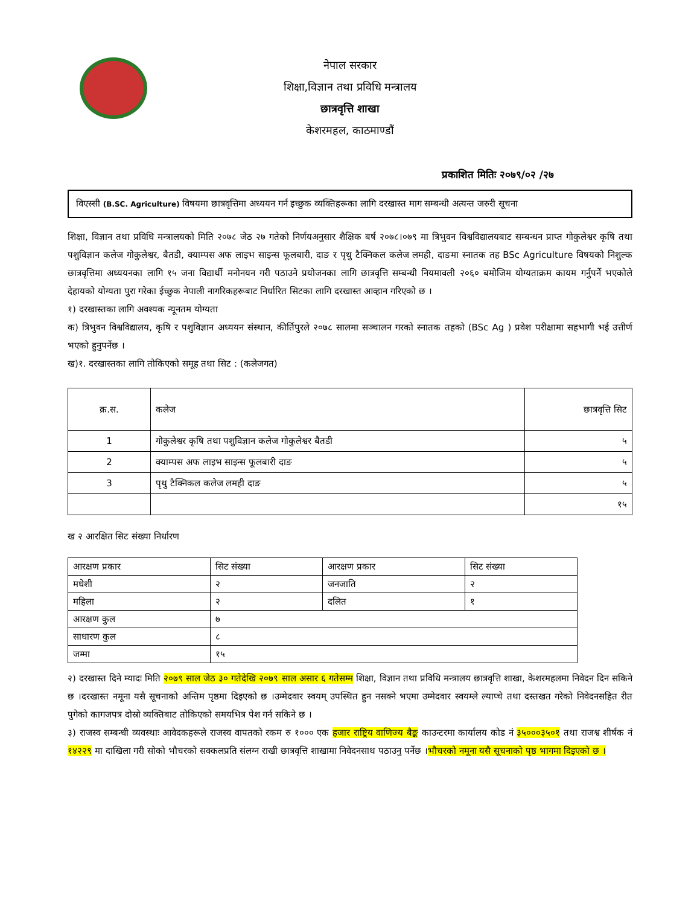नेपाल सरकार
शिक्षा,विज्ञान तथा प्रविधि मन्त्रालय
छात्रवृत्ति शाखा
केशरमहल, काठमाण्डौं
प्रकाशित मितिः २०७९/०२ /२७
विएस्सी (B.SC. Agriculture) विषयमा छात्रवृत्तिमा अध्ययन गर्न इच्छुक व्यक्तिहरूका लागि दरखास्त माग सम्बन्धी अत्यन्त जरुरी सूचना
शिक्षा, विज्ञान तथा प्रविधि मन्त्रालयको मिति २०७८ जेठ २७ गतेको निर्णयअनुसार शैक्षिक बर्ष २०७८।०७९ मा त्रिभुवन विश्वविद्यालयबाट सम्बन्धन प्राप्त गोकुलेश्वर कृषि तथा पशुविज्ञान कलेज गोकुलेश्वर, बैतडी, क्याम्पस अफ लाइभ साइन्स फूलबारी, दाङ र पृथु टैक्निकल कलेज लमही, दाङमा स्नातक तह BSc Agriculture विषयको निशुल्क छात्रवृत्तिमा अध्ययनका लागि १५ जना विद्यार्थी मनोनयन गरी पठाउने प्रयोजनका लागि छात्रवृत्ति सम्बन्धी नियमावली २०६० बमोजिम योग्यताक्रम कायम गर्नुपर्ने भएकोले देहायको योग्यता पुरा गरेका ईच्छुक नेपाली नागरिकहरूबाट निर्धारित सिटका लागि दरखास्त आव्हान गरिएको छ ।
१) दरखास्तका लागि अवश्यक न्यूनतम योग्यता
क) त्रिभुवन विश्वविद्यालय, कृषि र पशुविज्ञान अध्ययन संस्थान, कीर्तिपुरले २०७८ सालमा सञ्चालन गरको स्नातक तहको (BSc Ag ) प्रवेश परीक्षामा सहभागी भई उत्तीर्ण भएको हुनुपर्नेछ ।
ख)१. दरखास्तका लागि तोकिएको समूह तथा सिट : (कलेजगत)
| क्र.स. | कलेज | छात्रवृत्ति सिट |
| --- | --- | --- |
| 1 | गोकुलेश्वर कृषि तथा पशुविज्ञान कलेज गोकुलेश्वर बैतडी | ५ |
| 2 | क्याम्पस अफ लाइभ साइन्स फूलबारी दाङ | ५ |
| 3 | पृथु टैक्निकल कलेज लमही दाङ | ५ |
| | | १५ |
ख २ आरक्षित सिट संख्या निर्धारण
| आरक्षण प्रकार | सिट संख्या | आरक्षण प्रकार | सिट संख्या |
| --- | --- | --- | --- |
| मधेशी | २ | जनजाति | २ |
| महिला | २ | दलित | १ |
| आरक्षण कुल | ७ | | |
| साधारण कुल | ८ | | |
| जम्मा | १५ | | |
२) दरखास्त दिने म्यादः मिति २०७९ साल जेठ ३० गतेदेखि २०७९ साल असार ६ गतेसम्म शिक्षा, विज्ञान तथा प्रविधि मन्त्रालय छात्रवृत्ति शाखा, केशरमहलमा निवेदन दिन सकिने छ ।दरखास्त नमूना यसै सूचनाको अन्तिम पृष्ठमा दिइएको छ ।उम्मेदवार स्वयम् उपस्थित हुन नसक्ने भएमा उम्मेदवार स्वयम्ले ल्याप्चे तथा दस्तखत गरेको निवेदनसहित रीत पुगेको कागजपत्र दोस्रो व्यक्तिबाट तोकिएको समयभित्र पेश गर्न सकिने छ ।
३) राजस्व सम्बन्धी व्यवस्थाः आवेदकहरूले राजस्व वापतको रकम रु १००० एक हजार राष्ट्रिय वाणिज्य बैङ्क काउन्टरमा कार्यालय कोड नं ३५०००३५०१ तथा राजश्व शीर्षक नं १४२२९ मा दाखिला गरी सोको भौचरको सक्कलप्रति संलग्न राखी छात्रवृत्ति शाखामा निवेदनसाथ पठाउनु पर्नेछ ।भौचरको नमूना यसै सूचनाको पृष्ठ भागमा दिइएको छ ।